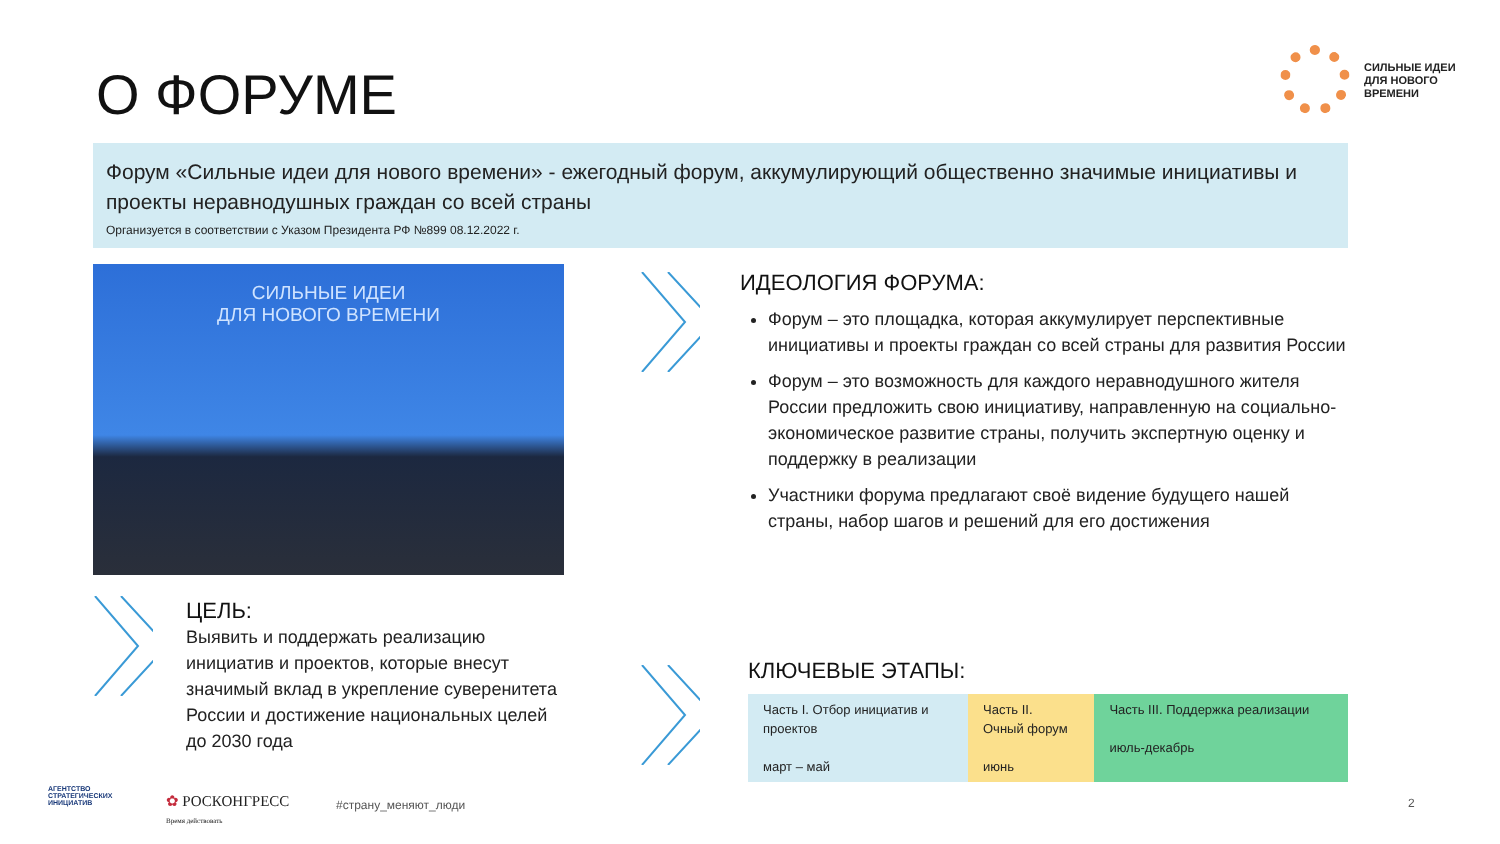О ФОРУМЕ
СИЛЬНЫЕ ИДЕИ
ДЛЯ НОВОГО
ВРЕМЕНИ
Форум «Сильные идеи для нового времени» - ежегодный форум, аккумулирующий общественно значимые инициативы и проекты неравнодушных граждан со всей страны
Организуется в соответствии с Указом Президента РФ №899 08.12.2022 г.
СИЛЬНЫЕ ИДЕИ
ДЛЯ НОВОГО ВРЕМЕНИ
ИДЕОЛОГИЯ ФОРУМА:
Форум – это площадка, которая аккумулирует перспективные инициативы и проекты граждан со всей страны для развития России
Форум – это возможность для каждого неравнодушного жителя России предложить свою инициативу, направленную на социально-экономическое развитие страны, получить экспертную оценку и поддержку в реализации
Участники форума предлагают своё видение будущего нашей страны, набор шагов и решений для его достижения
ЦЕЛЬ:
Выявить и поддержать реализацию инициатив и проектов, которые внесут значимый вклад в укрепление суверенитета России и достижение национальных целей до 2030 года
КЛЮЧЕВЫЕ ЭТАПЫ:
| Часть I. Отбор инициатив и проектов март – май | Часть II. Очный форум июнь | Часть III. Поддержка реализации июль-декабрь |
АГЕНТСТВО
СТРАТЕГИЧЕСКИХ
ИНИЦИАТИВ
✿ РОСКОНГРЕСС
Время действовать
#страну_меняют_люди 2